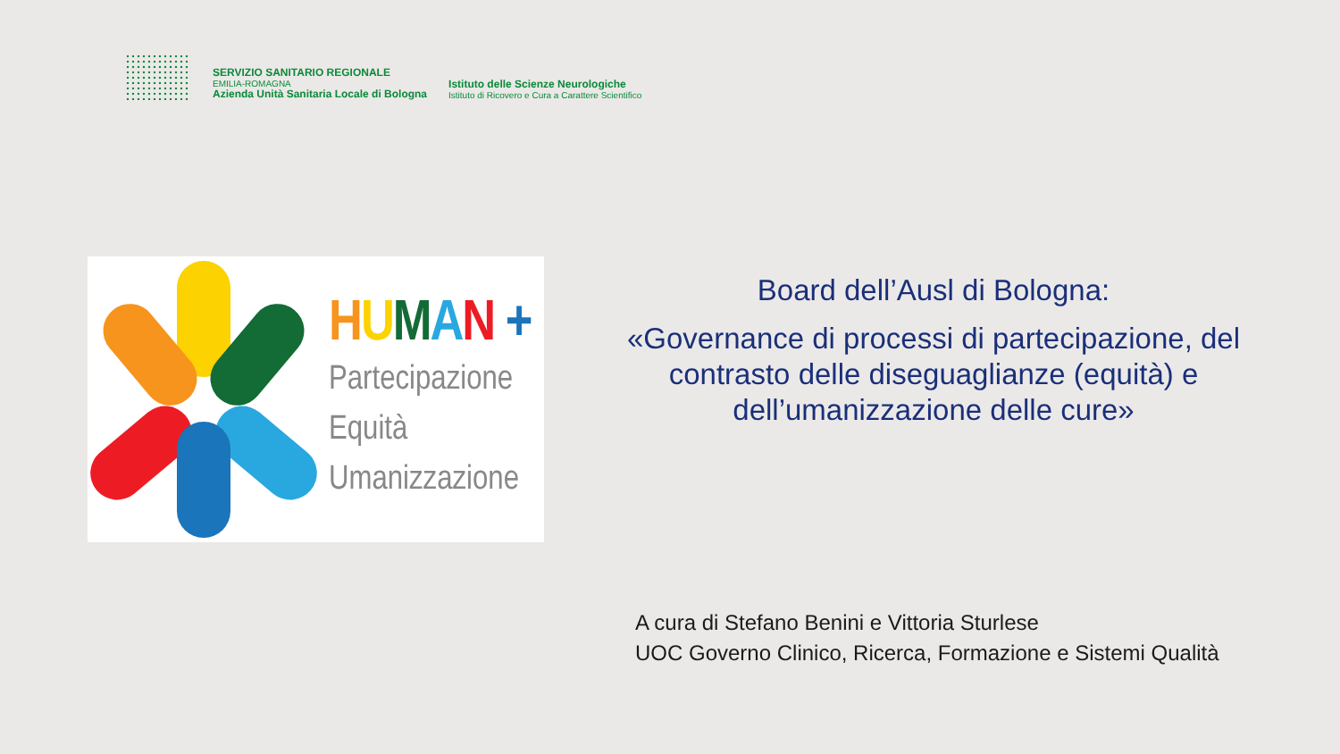SERVIZIO SANITARIO REGIONALE
EMILIA-ROMAGNA
Azienda Unità Sanitaria Locale di Bologna
Istituto delle Scienze Neurologiche
Istituto di Ricovero e Cura a Carattere Scientifico
HUMAN +
Partecipazione
Equità
Umanizzazione
Board dell’Ausl di Bologna:
«Governance di processi di partecipazione, del contrasto delle diseguaglianze (equità) e dell’umanizzazione delle cure»
A cura di Stefano Benini e Vittoria Sturlese
UOC Governo Clinico, Ricerca, Formazione e Sistemi Qualità